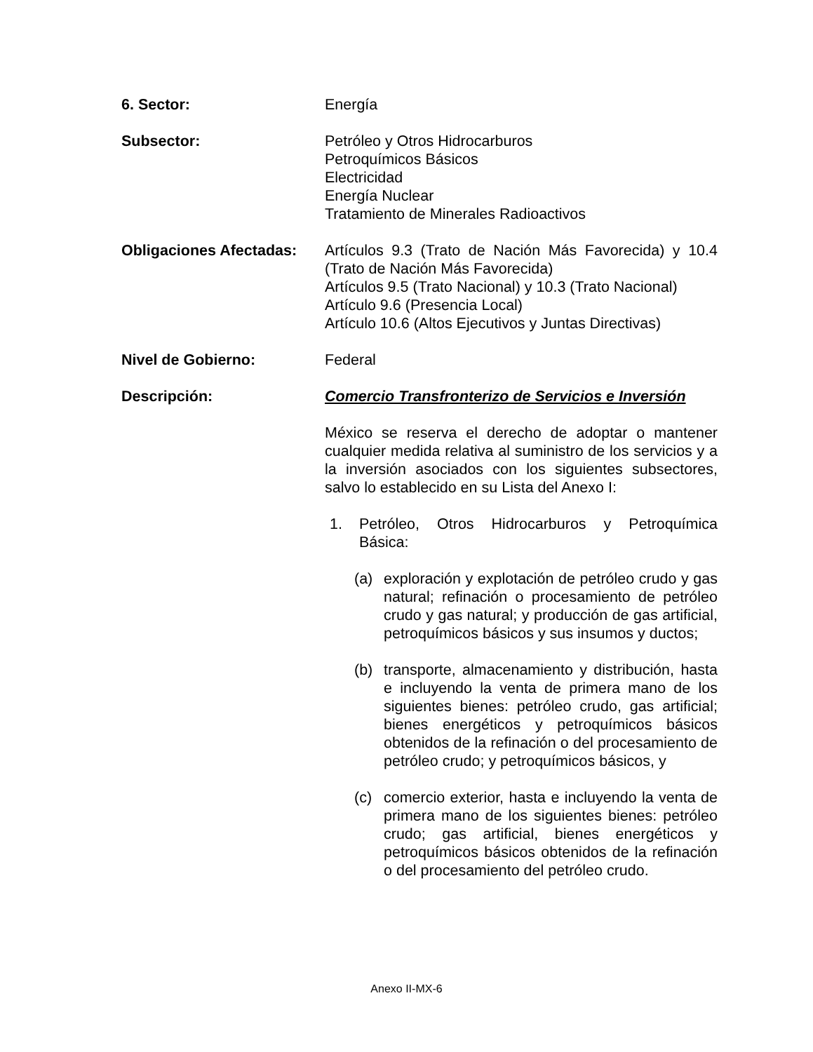6. Sector: Energía
Subsector: Petróleo y Otros Hidrocarburos
Petroquímicos Básicos
Electricidad
Energía Nuclear
Tratamiento de Minerales Radioactivos
Obligaciones Afectadas:
Artículos 9.3 (Trato de Nación Más Favorecida) y 10.4 (Trato de Nación Más Favorecida)
Artículos 9.5 (Trato Nacional) y 10.3 (Trato Nacional)
Artículo 9.6 (Presencia Local)
Artículo 10.6 (Altos Ejecutivos y Juntas Directivas)
Nivel de Gobierno: Federal
Descripción: Comercio Transfronterizo de Servicios e Inversión
México se reserva el derecho de adoptar o mantener cualquier medida relativa al suministro de los servicios y a la inversión asociados con los siguientes subsectores, salvo lo establecido en su Lista del Anexo I:
1. Petróleo, Otros Hidrocarburos y Petroquímica Básica:
(a) exploración y explotación de petróleo crudo y gas natural; refinación o procesamiento de petróleo crudo y gas natural; y producción de gas artificial, petroquímicos básicos y sus insumos y ductos;
(b) transporte, almacenamiento y distribución, hasta e incluyendo la venta de primera mano de los siguientes bienes: petróleo crudo, gas artificial; bienes energéticos y petroquímicos básicos obtenidos de la refinación o del procesamiento de petróleo crudo; y petroquímicos básicos, y
(c) comercio exterior, hasta e incluyendo la venta de primera mano de los siguientes bienes: petróleo crudo; gas artificial, bienes energéticos y petroquímicos básicos obtenidos de la refinación o del procesamiento del petróleo crudo.
Anexo II-MX-6